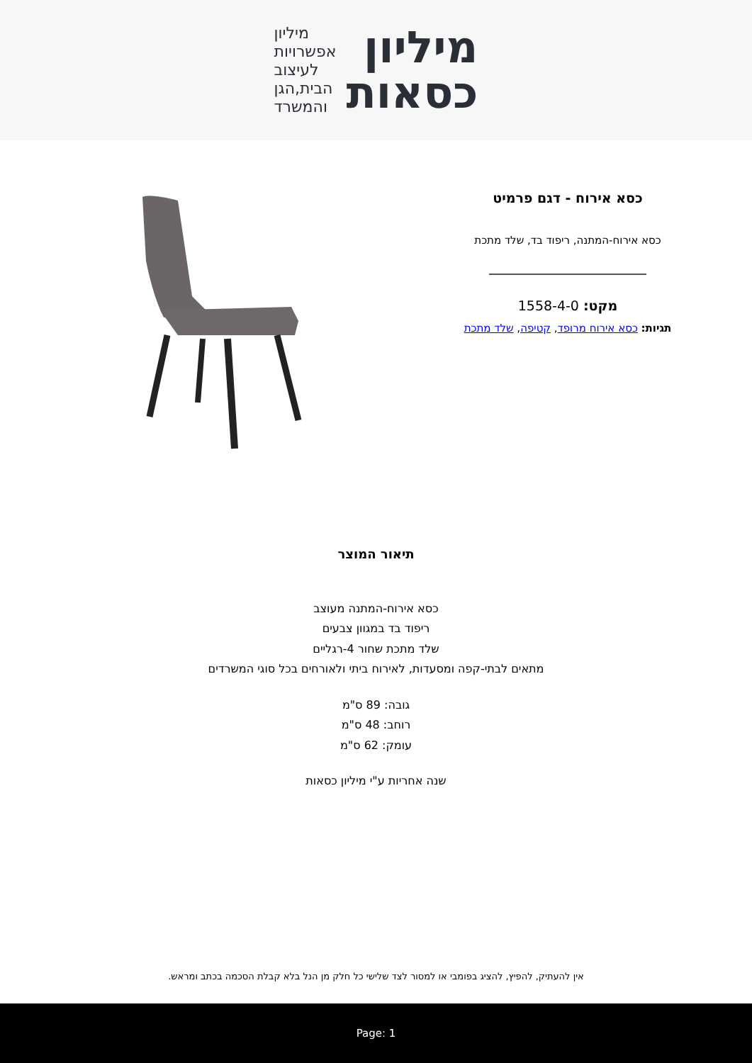מיליון
כסאות
מיליון
אפשרויות
לעיצוב
הבית,הגן
והמשרד
כסא אירוח - דגם פרמיט
כסא אירוח-המתנה, ריפוד בד, שלד מתכת
מקט: 1558-4-0
תגיות: כסא אירוח מרופד, קטיפה, שלד מתכת
תיאור המוצר
כסא אירוח-המתנה מעוצב
ריפוד בד במגוון צבעים
שלד מתכת שחור 4-רגליים
מתאים לבתי-קפה ומסעדות, לאירוח ביתי ולאורחים בכל סוגי המשרדים
גובה: 89 ס"מ
רוחב: 48 ס"מ
עומק: 62 ס"מ
שנה אחריות ע"י מיליון כסאות
אין להעתיק, להפיץ, להציג בפומבי או למסור לצד שלישי כל חלק מן הנל בלא קבלת הסכמה בכתב ומראש.
Page: 1